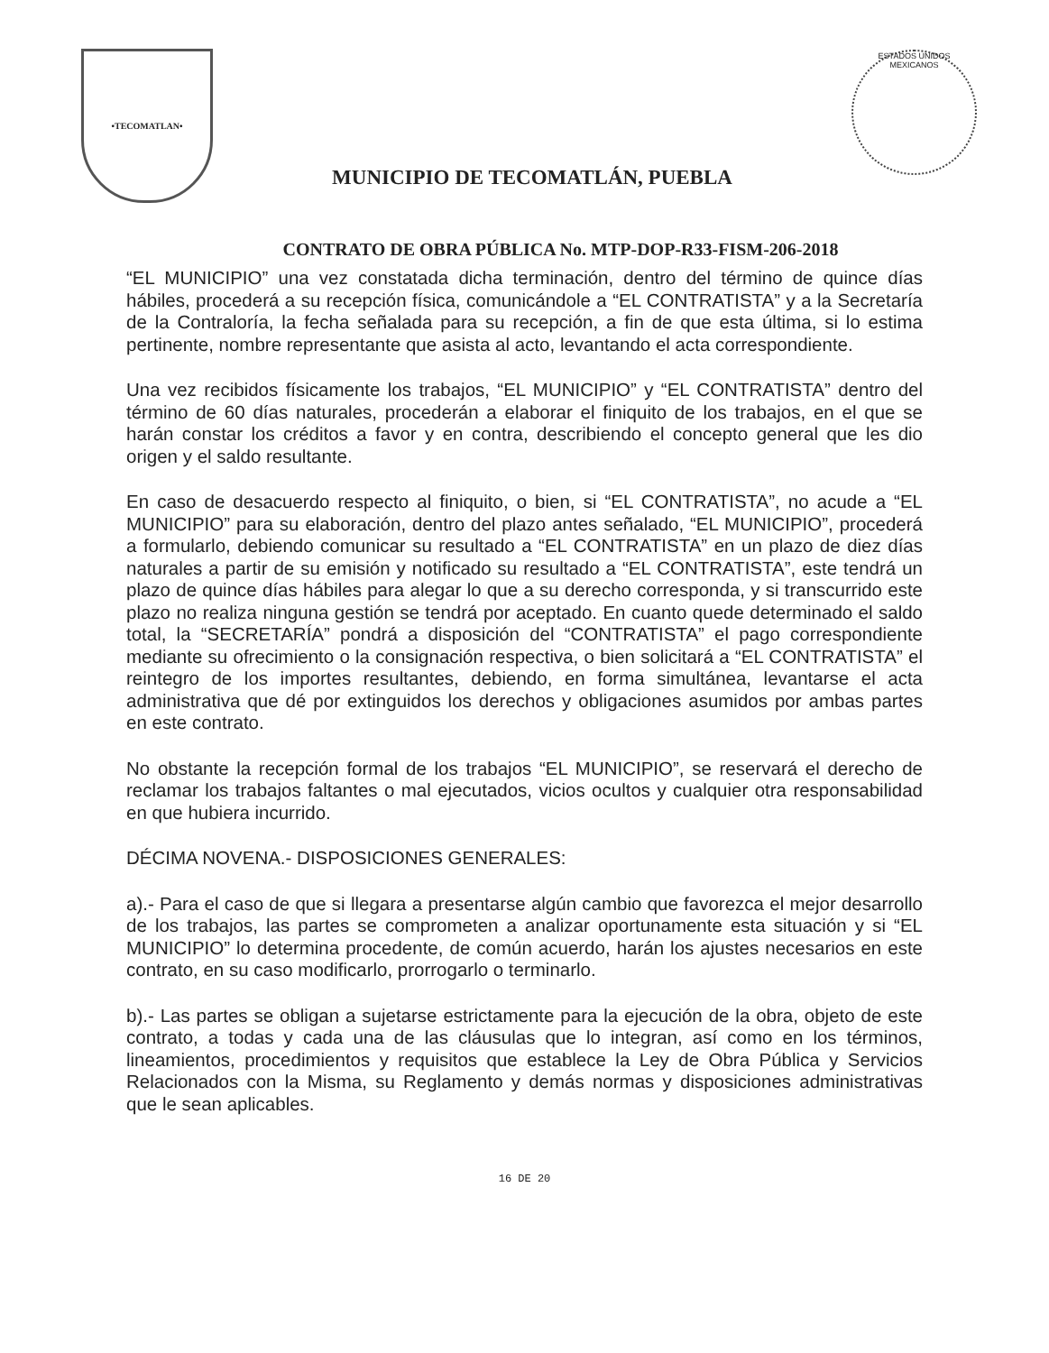•TECOMATLAN•
MUNICIPIO DE TECOMATLÁN, PUEBLA
ESTADOS UNIDOS MEXICANOS
CONTRATO DE OBRA PÚBLICA No. MTP-DOP-R33-FISM-206-2018
“EL MUNICIPIO” una vez constatada dicha terminación, dentro del término de quince días hábiles, procederá a su recepción física, comunicándole a “EL CONTRATISTA” y a la Secretaría de la Contraloría, la fecha señalada para su recepción, a fin de que esta última, si lo estima pertinente, nombre representante que asista al acto, levantando el acta correspondiente.
Una vez recibidos físicamente los trabajos, “EL MUNICIPIO” y “EL CONTRATISTA” dentro del término de 60 días naturales, procederán a elaborar el finiquito de los trabajos, en el que se harán constar los créditos a favor y en contra, describiendo el concepto general que les dio origen y el saldo resultante.
En caso de desacuerdo respecto al finiquito, o bien, si “EL CONTRATISTA”, no acude a “EL MUNICIPIO” para su elaboración, dentro del plazo antes señalado, “EL MUNICIPIO”, procederá a formularlo, debiendo comunicar su resultado a “EL CONTRATISTA” en un plazo de diez días naturales a partir de su emisión y notificado su resultado a “EL CONTRATISTA”, este tendrá un plazo de quince días hábiles para alegar lo que a su derecho corresponda, y si transcurrido este plazo no realiza ninguna gestión se tendrá por aceptado. En cuanto quede determinado el saldo total, la “SECRETARÍA” pondrá a disposición del “CONTRATISTA” el pago correspondiente mediante su ofrecimiento o la consignación respectiva, o bien solicitará a “EL CONTRATISTA” el reintegro de los importes resultantes, debiendo, en forma simultánea, levantarse el acta administrativa que dé por extinguidos los derechos y obligaciones asumidos por ambas partes en este contrato.
No obstante la recepción formal de los trabajos “EL MUNICIPIO”, se reservará el derecho de reclamar los trabajos faltantes o mal ejecutados, vicios ocultos y cualquier otra responsabilidad en que hubiera incurrido.
DÉCIMA NOVENA.- DISPOSICIONES GENERALES:
a).- Para el caso de que si llegara a presentarse algún cambio que favorezca el mejor desarrollo de los trabajos, las partes se comprometen a analizar oportunamente esta situación y si “EL MUNICIPIO” lo determina procedente, de común acuerdo, harán los ajustes necesarios en este contrato, en su caso modificarlo, prorrogarlo o terminarlo.
b).- Las partes se obligan a sujetarse estrictamente para la ejecución de la obra, objeto de este contrato, a todas y cada una de las cláusulas que lo integran, así como en los términos, lineamientos, procedimientos y requisitos que establece la Ley de Obra Pública y Servicios Relacionados con la Misma, su Reglamento y demás normas y disposiciones administrativas que le sean aplicables.
16 DE 20